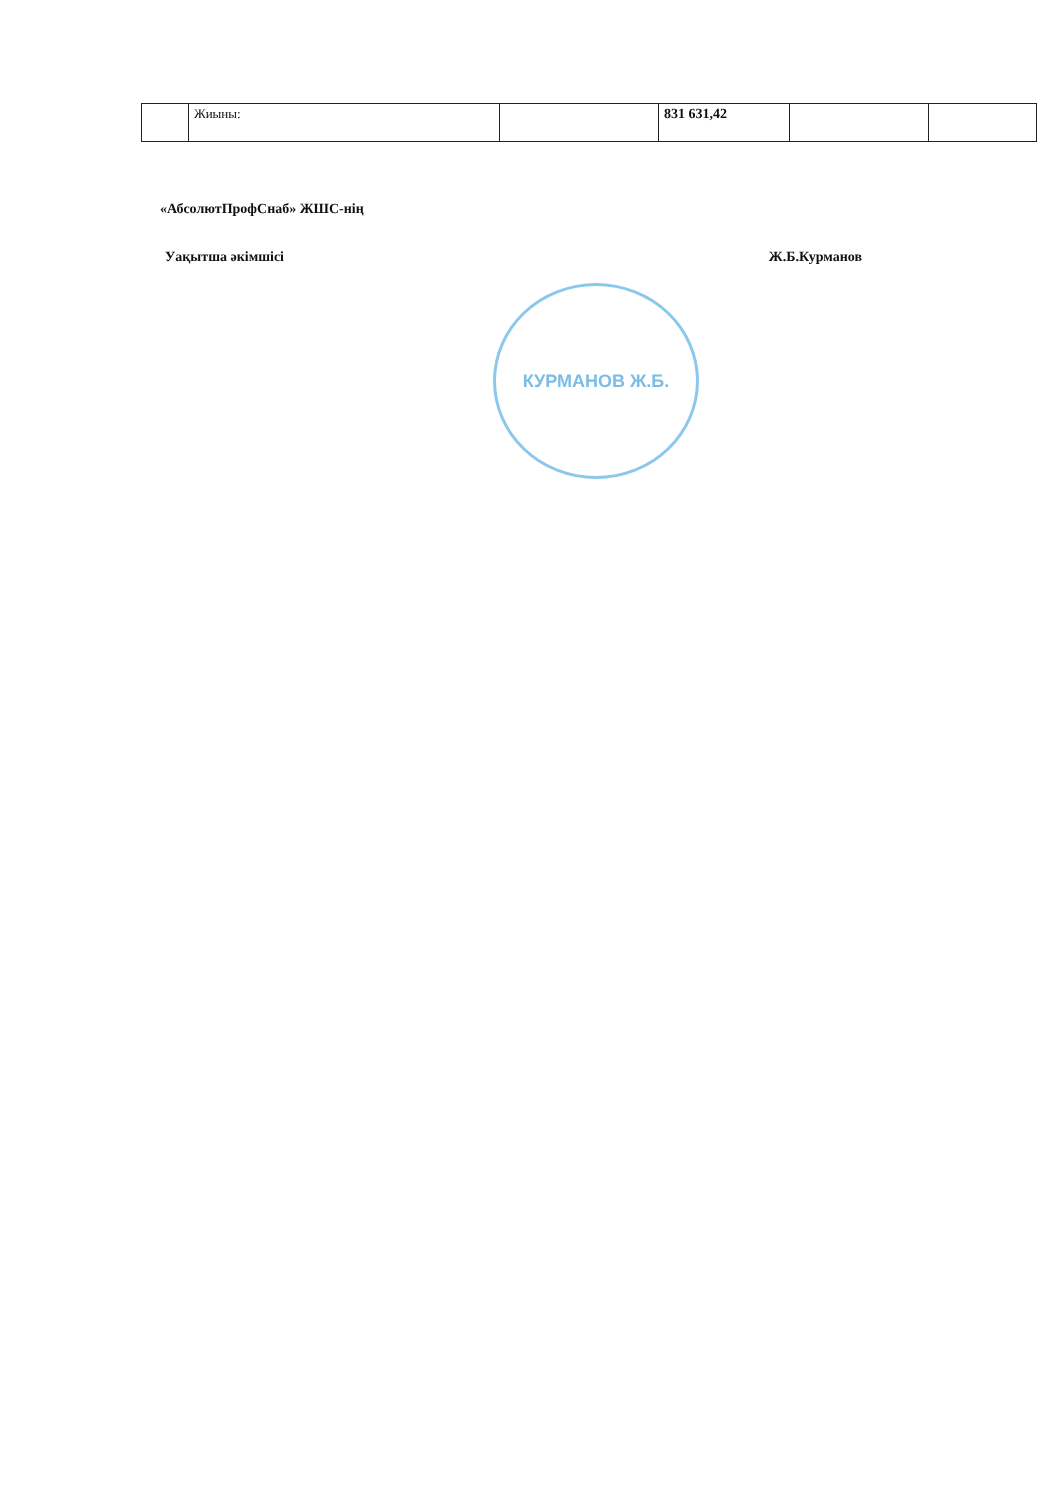| | Жиыны: | | 831 631,42 | | |
«АбсолютПрофСнаб» ЖШС-нің
Уақытша әкімшісі Ж.Б.Курманов
КУРМАНОВ Ж.Б.